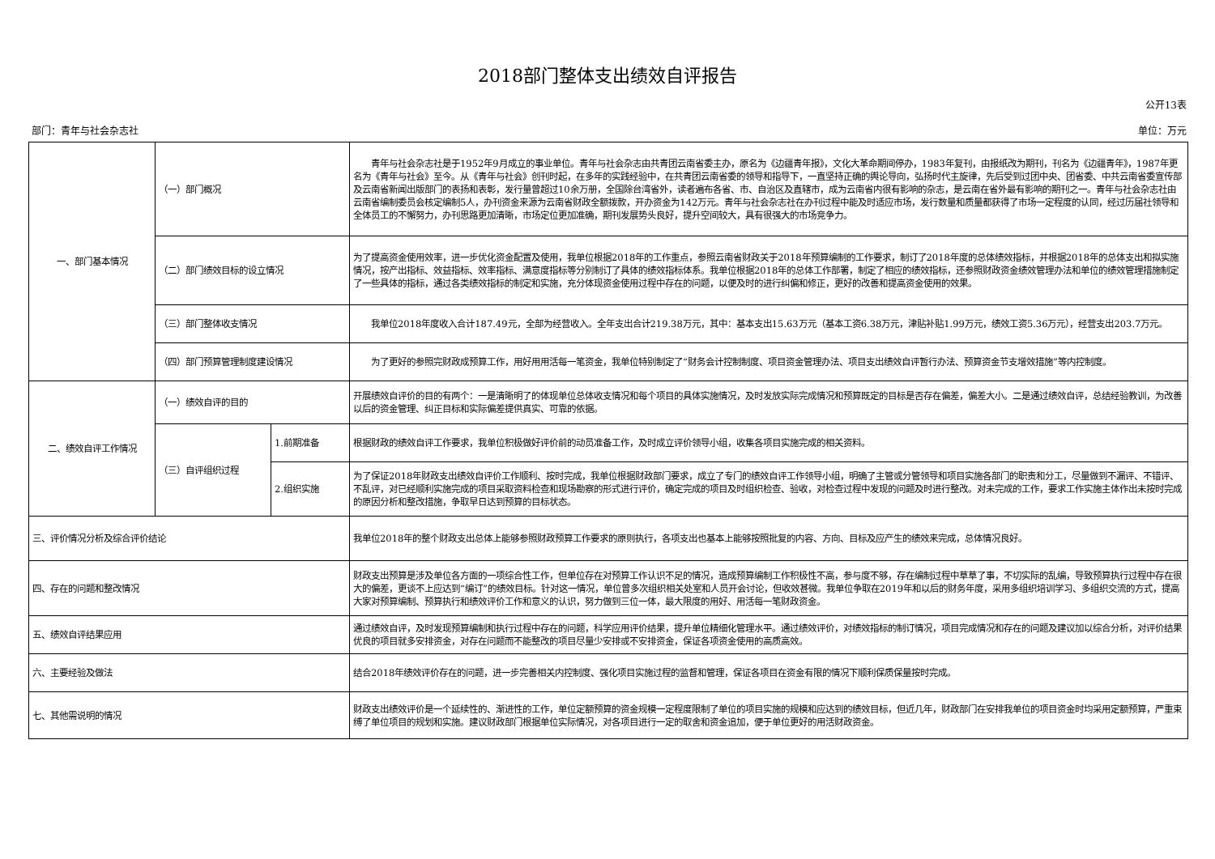2018部门整体支出绩效自评报告
公开13表
部门：青年与社会杂志社 单位：万元
| 一、部门基本情况 | （一）部门概况 | | 青年与社会杂志社是于1952年9月成立的事业单位。青年与社会杂志由共青团云南省委主办，原名为《边疆青年报》，文化大革命期间停办，1983年复刊，由报纸改为期刊，刊名为《边疆青年》，1987年更名为《青年与社会》至今。从《青年与社会》创刊时起，在多年的实践经验中，在共青团云南省委的领导和指导下，一直坚持正确的舆论导向，弘扬时代主旋律，先后受到过团中央、团省委、中共云南省委宣传部及云南省新闻出版部门的表扬和表彰，发行量曾超过10余万册，全国除台湾省外，读者遍布各省、市、自治区及直辖市，成为云南省内很有影响的杂志，是云南在省外最有影响的期刊之一。青年与社会杂志社由云南省编制委员会核定编制5人，办刊资金来源为云南省财政全额拨款，开办资金为142万元。青年与社会杂志社在办刊过程中能及时适应市场，发行数量和质量都获得了市场一定程度的认同，经过历届社领导和全体员工的不懈努力，办刊思路更加清晰，市场定位更加准确，期刊发展势头良好，提升空间较大，具有很强大的市场竞争力。 |
| | （二）部门绩效目标的设立情况 | | 为了提高资金使用效率，进一步优化资金配置及使用，我单位根据2018年的工作重点，参照云南省财政关于2018年预算编制的工作要求，制订了2018年度的总体绩效指标，并根据2018年的总体支出和拟实施情况，按产出指标、效益指标、效率指标、满意度指标等分别制订了具体的绩效指标体系。我单位根据2018年的总体工作部署，制定了相应的绩效指标，还参照财政资金绩效管理办法和单位的绩效管理措施制定了一些具体的指标，通过各类绩效指标的制定和实施，充分体现资金使用过程中存在的问题，以便及时的进行纠偏和修正，更好的改善和提高资金使用的效果。 |
| | （三）部门整体收支情况 | | 我单位2018年度收入合计187.49元，全部为经营收入。全年支出合计219.38万元，其中：基本支出15.63万元（基本工资6.38万元，津贴补贴1.99万元，绩效工资5.36万元），经营支出203.7万元。 |
| | （四）部门预算管理制度建设情况 | | 为了更好的参照完财政成预算工作，用好用用活每一笔资金，我单位特别制定了“财务会计控制制度、项目资金管理办法、项目支出绩效自评暂行办法、预算资金节支增效措施”等内控制度。 |
| 二、绩效自评工作情况 | （一）绩效自评的目的 | | 开展绩效自评价的目的有两个：一是清晰明了的体现单位总体收支情况和每个项目的具体实施情况，及时发放实际完成情况和预算既定的目标是否存在偏差，偏差大小。二是通过绩效自评，总结经验教训，为改善以后的资金管理、纠正目标和实际偏差提供真实、可靠的依据。 |
| | （三）自评组织过程 | 1.前期准备 | 根据财政的绩效自评工作要求，我单位积极做好评价前的动员准备工作，及时成立评价领导小组，收集各项目实施完成的相关资料。 |
| | | 2.组织实施 | 为了保证2018年财政支出绩效自评价工作顺利、按时完成，我单位根据财政部门要求，成立了专门的绩效自评工作领导小组，明确了主管或分管领导和项目实施各部门的职责和分工，尽量做到不漏评、不错评、不乱评，对已经顺利实施完成的项目采取资料检查和现场勘察的形式进行评价，确定完成的项目及时组织检查、验收，对检查过程中发现的问题及时进行整改。对未完成的工作，要求工作实施主体作出未按时完成的原因分析和整改措施，争取早日达到预算的目标状态。 |
| 三、评价情况分析及综合评价结论 | | | 我单位2018年的整个财政支出总体上能够参照财政预算工作要求的原则执行，各项支出也基本上能够按照批复的内容、方向、目标及应产生的绩效来完成，总体情况良好。 |
| 四、存在的问题和整改情况 | | | 财政支出预算是涉及单位各方面的一项综合性工作，但单位存在对预算工作认识不足的情况，造成预算编制工作积极性不高，参与度不够，存在编制过程中草草了事，不切实际的乱编，导致预算执行过程中存在很大的偏差，更谈不上应达到“编订”的绩效目标。针对这一情况，单位曾多次组织相关处室和人员开会讨论，但收效甚微。我单位争取在2019年和以后的财务年度，采用多组织培训学习、多组织交流的方式，提高大家对预算编制、预算执行和绩效评价工作和意义的认识，努力做到三位一体，最大限度的用好、用活每一笔财政资金。 |
| 五、绩效自评结果应用 | | | 通过绩效自评，及时发现预算编制和执行过程中存在的问题，科学应用评价结果，提升单位精细化管理水平。通过绩效评价，对绩效指标的制订情况，项目完成情况和存在的问题及建议加以综合分析，对评价结果优良的项目就多安排资金，对存在问题而不能整改的项目尽量少安排或不安排资金，保证各项资金使用的高质高效。 |
| 六、主要经验及做法 | | | 结合2018年绩效评价存在的问题，进一步完善相关内控制度、强化项目实施过程的监督和管理，保证各项目在资金有限的情况下顺利保质保量按时完成。 |
| 七、其他需说明的情况 | | | 财政支出绩效评价是一个延续性的、渐进性的工作，单位定额预算的资金规模一定程度限制了单位的项目实施的规模和应达到的绩效目标，但近几年，财政部门在安排我单位的项目资金时均采用定额预算，严重束缚了单位项目的规划和实施。建议财政部门根据单位实际情况，对各项目进行一定的取舍和资金追加，便于单位更好的用活财政资金。 |